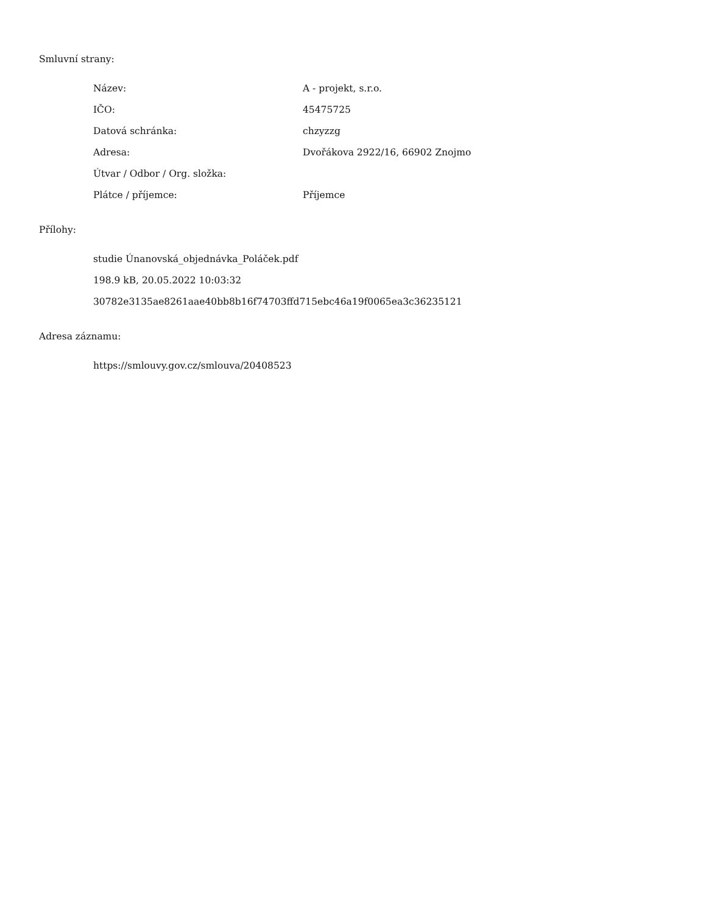Smluvní strany:
| Název: | A - projekt, s.r.o. |
| IČO: | 45475725 |
| Datová schránka: | chzyzzg |
| Adresa: | Dvořákova 2922/16, 66902 Znojmo |
| Útvar / Odbor / Org. složka: | |
| Plátce / příjemce: | Příjemce |
Přílohy:
studie Únanovská_objednávka_Poláček.pdf
198.9 kB, 20.05.2022 10:03:32
30782e3135ae8261aae40bb8b16f74703ffd715ebc46a19f0065ea3c36235121
Adresa záznamu:
https://smlouvy.gov.cz/smlouva/20408523